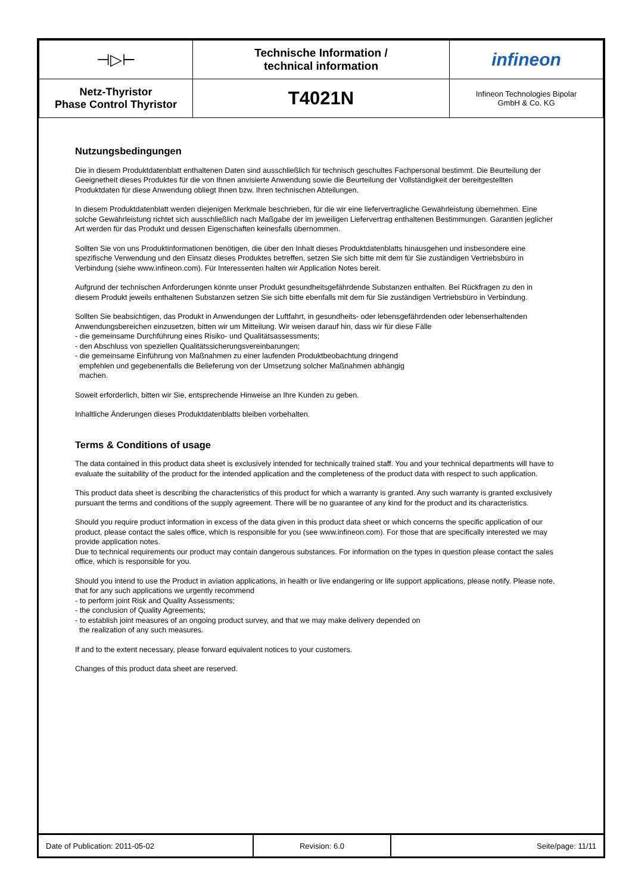| ⊣▷⊢ | Technische Information / technical information | infineon |
| Netz-Thyristor Phase Control Thyristor | T4021N | Infineon Technologies Bipolar GmbH & Co. KG |
Nutzungsbedingungen
Die in diesem Produktdatenblatt enthaltenen Daten sind ausschließlich für technisch geschultes Fachpersonal bestimmt. Die Beurteilung der Geeignetheit dieses Produktes für die von Ihnen anvisierte Anwendung sowie die Beurteilung der Vollständigkeit der bereitgestellten Produktdaten für diese Anwendung obliegt Ihnen bzw. Ihren technischen Abteilungen.
In diesem Produktdatenblatt werden diejenigen Merkmale beschrieben, für die wir eine liefervertragliche Gewährleistung übernehmen. Eine solche Gewährleistung richtet sich ausschließlich nach Maßgabe der im jeweiligen Liefervertrag enthaltenen Bestimmungen. Garantien jeglicher Art werden für das Produkt und dessen Eigenschaften keinesfalls übernommen.
Sollten Sie von uns Produktinformationen benötigen, die über den Inhalt dieses Produktdatenblatts hinausgehen und insbesondere eine spezifische Verwendung und den Einsatz dieses Produktes betreffen, setzen Sie sich bitte mit dem für Sie zuständigen Vertriebsbüro in Verbindung (siehe www.infineon.com). Für Interessenten halten wir Application Notes bereit.
Aufgrund der technischen Anforderungen könnte unser Produkt gesundheitsgefährdende Substanzen enthalten. Bei Rückfragen zu den in diesem Produkt jeweils enthaltenen Substanzen setzen Sie sich bitte ebenfalls mit dem für Sie zuständigen Vertriebsbüro in Verbindung.
Sollten Sie beabsichtigen, das Produkt in Anwendungen der Luftfahrt, in gesundheits- oder lebensgefährdenden oder lebenserhaltenden Anwendungsbereichen einzusetzen, bitten wir um Mitteilung. Wir weisen darauf hin, dass wir für diese Fälle
- die gemeinsame Durchführung eines Risiko- und Qualitätsassessments;
- den Abschluss von speziellen Qualitätssicherungsvereinbarungen;
- die gemeinsame Einführung von Maßnahmen zu einer laufenden Produktbeobachtung dringend
empfehlen und gegebenenfalls die Belieferung von der Umsetzung solcher Maßnahmen abhängig
machen.
Soweit erforderlich, bitten wir Sie, entsprechende Hinweise an Ihre Kunden zu geben.
Inhaltliche Änderungen dieses Produktdatenblatts bleiben vorbehalten.
Terms & Conditions of usage
The data contained in this product data sheet is exclusively intended for technically trained staff. You and your technical departments will have to evaluate the suitability of the product for the intended application and the completeness of the product data with respect to such application.
This product data sheet is describing the characteristics of this product for which a warranty is granted. Any such warranty is granted exclusively pursuant the terms and conditions of the supply agreement. There will be no guarantee of any kind for the product and its characteristics.
Should you require product information in excess of the data given in this product data sheet or which concerns the specific application of our product, please contact the sales office, which is responsible for you (see www.infineon.com). For those that are specifically interested we may provide application notes.
Due to technical requirements our product may contain dangerous substances. For information on the types in question please contact the sales office, which is responsible for you.
Should you intend to use the Product in aviation applications, in health or live endangering or life support applications, please notify. Please note, that for any such applications we urgently recommend
- to perform joint Risk and Quality Assessments;
- the conclusion of Quality Agreements;
- to establish joint measures of an ongoing product survey, and that we may make delivery depended on
the realization of any such measures.
If and to the extent necessary, please forward equivalent notices to your customers.
Changes of this product data sheet are reserved.
| Date of Publication: 2011-05-02 | Revision: 6.0 | Seite/page: 11/11 |